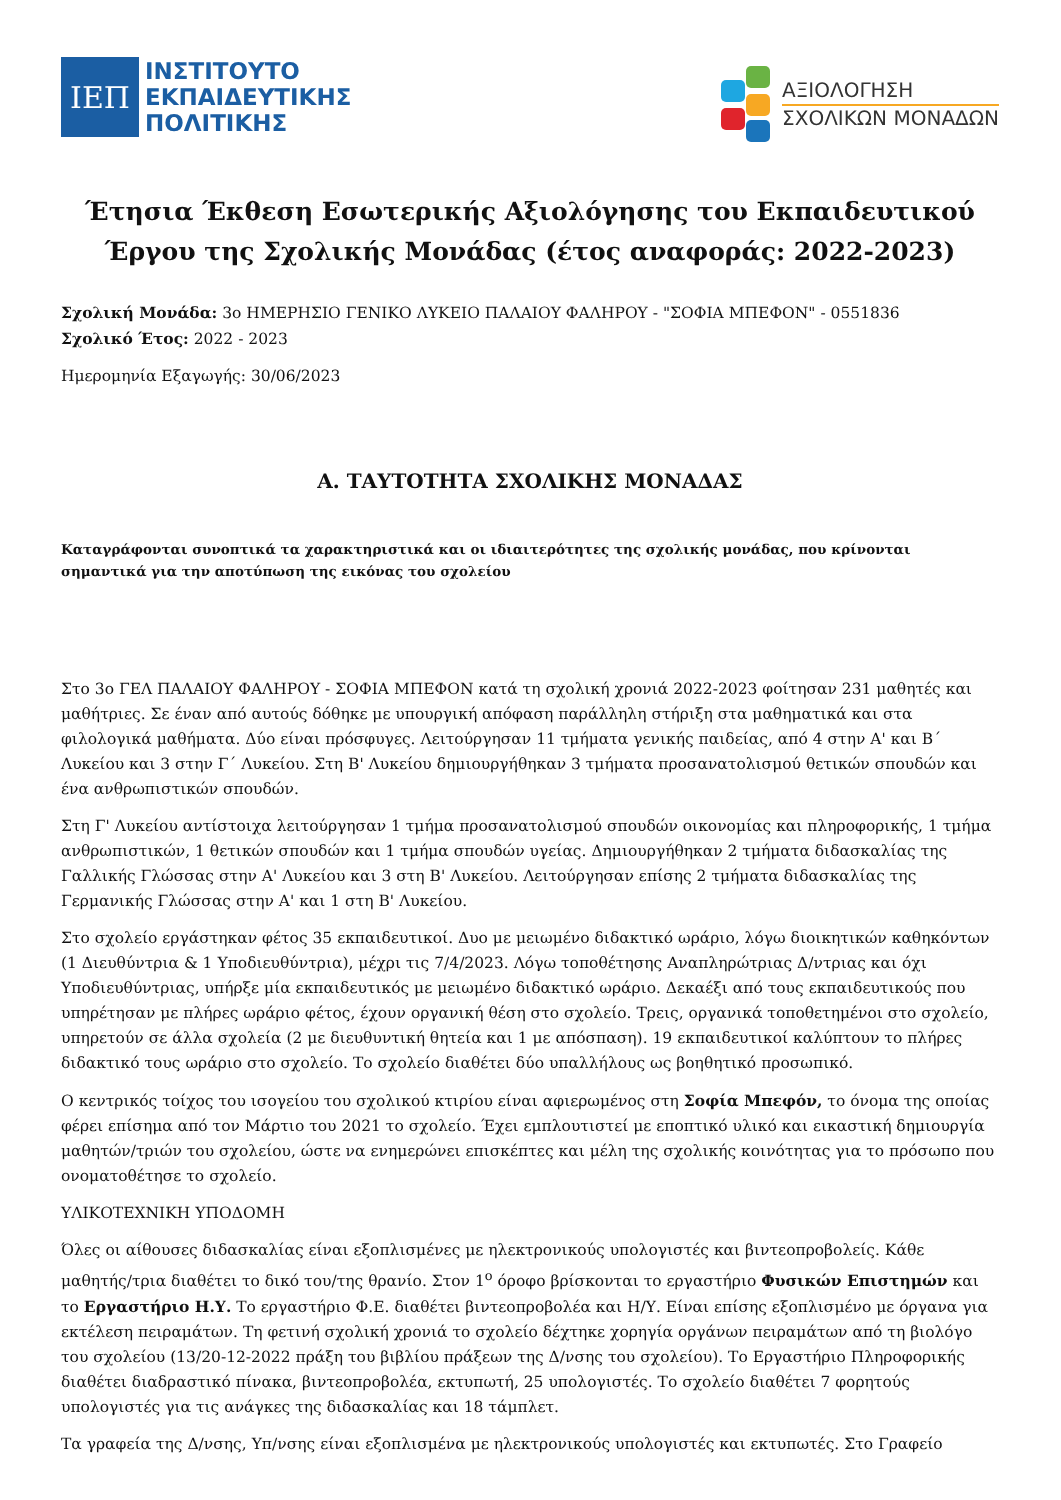ΙΕΠ
ΙΝΣΤΙΤΟΥΤΟ
ΕΚΠΑΙΔΕΥΤΙΚΗΣ
ΠΟΛΙΤΙΚΗΣ
ΑΞΙΟΛΟΓΗΣΗ
ΣΧΟΛΙΚΩΝ ΜΟΝΑΔΩΝ
Έτησια Έκθεση Εσωτερικής Αξιολόγησης του Εκπαιδευτικού Έργου της Σχολικής Μονάδας (έτος αναφοράς: 2022-2023)
Σχολική Μονάδα: 3ο ΗΜΕΡΗΣΙΟ ΓΕΝΙΚΟ ΛΥΚΕΙΟ ΠΑΛΑΙΟΥ ΦΑΛΗΡΟΥ - "ΣΟΦΙΑ ΜΠΕΦΟΝ" - 0551836
Σχολικό Έτος: 2022 - 2023
Ημερομηνία Εξαγωγής: 30/06/2023
Α. ΤΑΥΤΟΤΗΤΑ ΣΧΟΛΙΚΗΣ ΜΟΝΑΔΑΣ
Καταγράφονται συνοπτικά τα χαρακτηριστικά και οι ιδιαιτερότητες της σχολικής μονάδας, που κρίνονται σημαντικά για την αποτύπωση της εικόνας του σχολείου
Στο 3ο ΓΕΛ ΠΑΛΑΙΟΥ ΦΑΛΗΡΟΥ - ΣΟΦΙΑ ΜΠΕΦΟΝ κατά τη σχολική χρονιά 2022-2023 φοίτησαν 231 μαθητές και μαθήτριες. Σε έναν από αυτούς δόθηκε με υπουργική απόφαση παράλληλη στήριξη στα μαθηματικά και στα φιλολογικά μαθήματα. Δύο είναι πρόσφυγες. Λειτούργησαν 11 τμήματα γενικής παιδείας, από 4 στην Α' και Β΄ Λυκείου και 3 στην Γ΄ Λυκείου. Στη Β' Λυκείου δημιουργήθηκαν 3 τμήματα προσανατολισμού θετικών σπουδών και ένα ανθρωπιστικών σπουδών.
Στη Γ' Λυκείου αντίστοιχα λειτούργησαν 1 τμήμα προσανατολισμού σπουδών οικονομίας και πληροφορικής, 1 τμήμα ανθρωπιστικών, 1 θετικών σπουδών και 1 τμήμα σπουδών υγείας. Δημιουργήθηκαν 2 τμήματα διδασκαλίας της Γαλλικής Γλώσσας στην Α' Λυκείου και 3 στη Β' Λυκείου. Λειτούργησαν επίσης 2 τμήματα διδασκαλίας της Γερμανικής Γλώσσας στην Α' και 1 στη Β' Λυκείου.
Στο σχολείο εργάστηκαν φέτος 35 εκπαιδευτικοί. Δυο με μειωμένο διδακτικό ωράριο, λόγω διοικητικών καθηκόντων (1 Διευθύντρια & 1 Υποδιευθύντρια), μέχρι τις 7/4/2023. Λόγω τοποθέτησης Αναπληρώτριας Δ/ντριας και όχι Υποδιευθύντριας, υπήρξε μία εκπαιδευτικός με μειωμένο διδακτικό ωράριο. Δεκαέξι από τους εκπαιδευτικούς που υπηρέτησαν με πλήρες ωράριο φέτος, έχουν οργανική θέση στο σχολείο. Τρεις, οργανικά τοποθετημένοι στο σχολείο, υπηρετούν σε άλλα σχολεία (2 με διευθυντική θητεία και 1 με απόσπαση). 19 εκπαιδευτικοί καλύπτουν το πλήρες διδακτικό τους ωράριο στο σχολείο. Το σχολείο διαθέτει δύο υπαλλήλους ως βοηθητικό προσωπικό.
Ο κεντρικός τοίχος του ισογείου του σχολικού κτιρίου είναι αφιερωμένος στη Σοφία Μπεφόν, το όνομα της οποίας φέρει επίσημα από τον Μάρτιο του 2021 το σχολείο. Έχει εμπλουτιστεί με εποπτικό υλικό και εικαστική δημιουργία μαθητών/τριών του σχολείου, ώστε να ενημερώνει επισκέπτες και μέλη της σχολικής κοινότητας για το πρόσωπο που ονοματοθέτησε το σχολείο.
ΥΛΙΚΟΤΕΧΝΙΚΗ ΥΠΟΔΟΜΗ
Όλες οι αίθουσες διδασκαλίας είναι εξοπλισμένες με ηλεκτρονικούς υπολογιστές και βιντεοπροβολείς. Κάθε μαθητής/τρια διαθέτει το δικό του/της θρανίο. Στον 1<sup>ο</sup> όροφο βρίσκονται το εργαστήριο Φυσικών Επιστημών και το Εργαστήριο Η.Υ. Το εργαστήριο Φ.Ε. διαθέτει βιντεοπροβολέα και Η/Υ. Είναι επίσης εξοπλισμένο με όργανα για εκτέλεση πειραμάτων. Τη φετινή σχολική χρονιά το σχολείο δέχτηκε χορηγία οργάνων πειραμάτων από τη βιολόγο του σχολείου (13/20-12-2022 πράξη του βιβλίου πράξεων της Δ/νσης του σχολείου). Το Εργαστήριο Πληροφορικής διαθέτει διαδραστικό πίνακα, βιντεοπροβολέα, εκτυπωτή, 25 υπολογιστές. Το σχολείο διαθέτει 7 φορητούς υπολογιστές για τις ανάγκες της διδασκαλίας και 18 τάμπλετ.
Τα γραφεία της Δ/νσης, Υπ/νσης είναι εξοπλισμένα με ηλεκτρονικούς υπολογιστές και εκτυπωτές. Στο Γραφείο